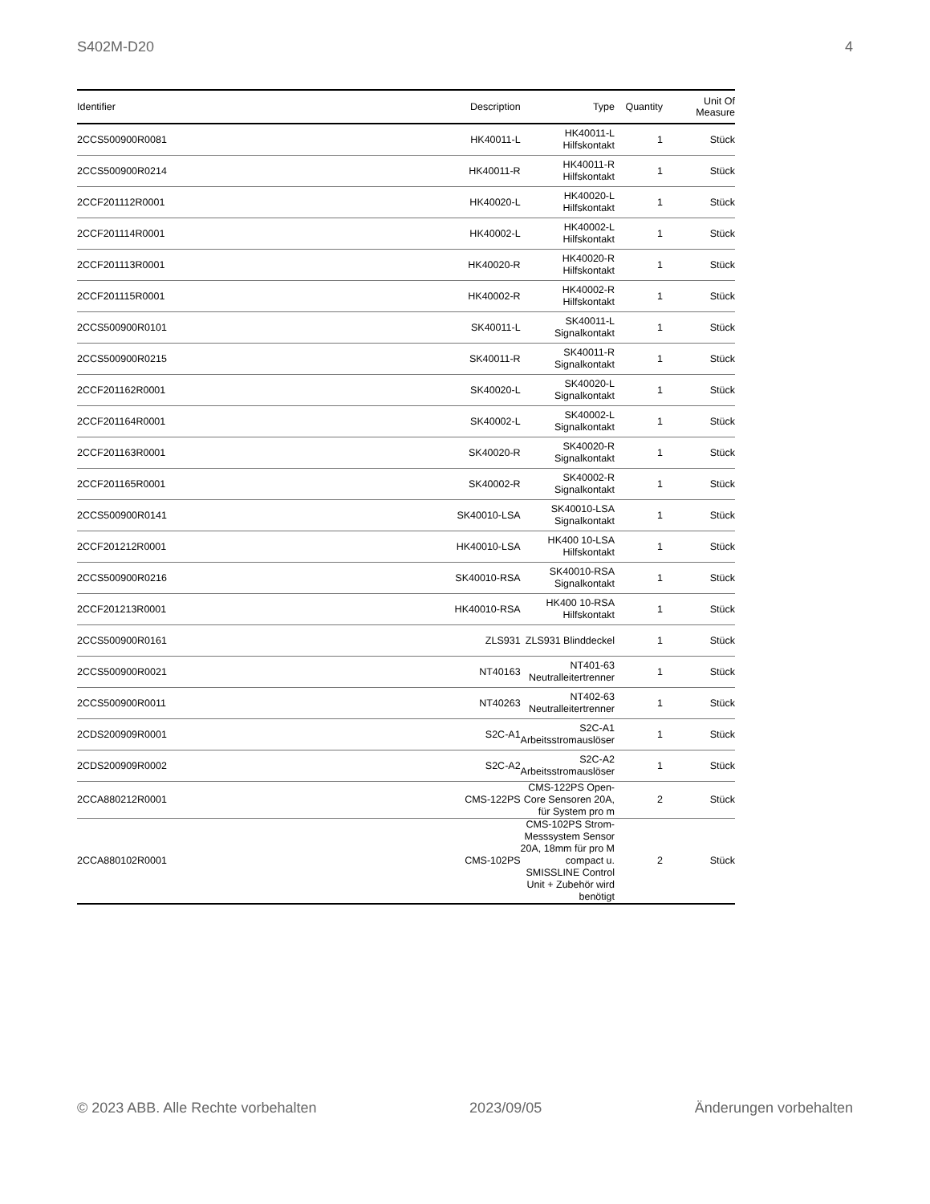S402M-D20 4
| Identifier | Description | Type | Quantity | Unit Of Measure |
| --- | --- | --- | --- | --- |
| 2CCS500900R0081 | HK40011-L | HK40011-L Hilfskontakt | 1 | Stück |
| 2CCS500900R0214 | HK40011-R | HK40011-R Hilfskontakt | 1 | Stück |
| 2CCF201112R0001 | HK40020-L | HK40020-L Hilfskontakt | 1 | Stück |
| 2CCF201114R0001 | HK40002-L | HK40002-L Hilfskontakt | 1 | Stück |
| 2CCF201113R0001 | HK40020-R | HK40020-R Hilfskontakt | 1 | Stück |
| 2CCF201115R0001 | HK40002-R | HK40002-R Hilfskontakt | 1 | Stück |
| 2CCS500900R0101 | SK40011-L | SK40011-L Signalkontakt | 1 | Stück |
| 2CCS500900R0215 | SK40011-R | SK40011-R Signalkontakt | 1 | Stück |
| 2CCF201162R0001 | SK40020-L | SK40020-L Signalkontakt | 1 | Stück |
| 2CCF201164R0001 | SK40002-L | SK40002-L Signalkontakt | 1 | Stück |
| 2CCF201163R0001 | SK40020-R | SK40020-R Signalkontakt | 1 | Stück |
| 2CCF201165R0001 | SK40002-R | SK40002-R Signalkontakt | 1 | Stück |
| 2CCS500900R0141 | SK40010-LSA | SK40010-LSA Signalkontakt | 1 | Stück |
| 2CCF201212R0001 | HK40010-LSA | HK400 10-LSA Hilfskontakt | 1 | Stück |
| 2CCS500900R0216 | SK40010-RSA | SK40010-RSA Signalkontakt | 1 | Stück |
| 2CCF201213R0001 | HK40010-RSA | HK400 10-RSA Hilfskontakt | 1 | Stück |
| 2CCS500900R0161 | ZLS931 | ZLS931 Blinddeckel | 1 | Stück |
| 2CCS500900R0021 | NT40163 | NT401-63 Neutralleitertrenner | 1 | Stück |
| 2CCS500900R0011 | NT40263 | NT402-63 Neutralleitertrenner | 1 | Stück |
| 2CDS200909R0001 | S2C-A1 | S2C-A1 Arbeitsstromauslöser | 1 | Stück |
| 2CDS200909R0002 | S2C-A2 | S2C-A2 Arbeitsstromauslöser | 1 | Stück |
| 2CCA880212R0001 | CMS-122PS | CMS-122PS Open-Core Sensoren 20A, für System pro m | 2 | Stück |
| 2CCA880102R0001 | CMS-102PS | CMS-102PS Strom-Messsystem Sensor 20A, 18mm für pro M compact u. SMISSLINE Control Unit + Zubehör wird benötigt | 2 | Stück |
© 2023 ABB. Alle Rechte vorbehalten 2023/09/05 Änderungen vorbehalten